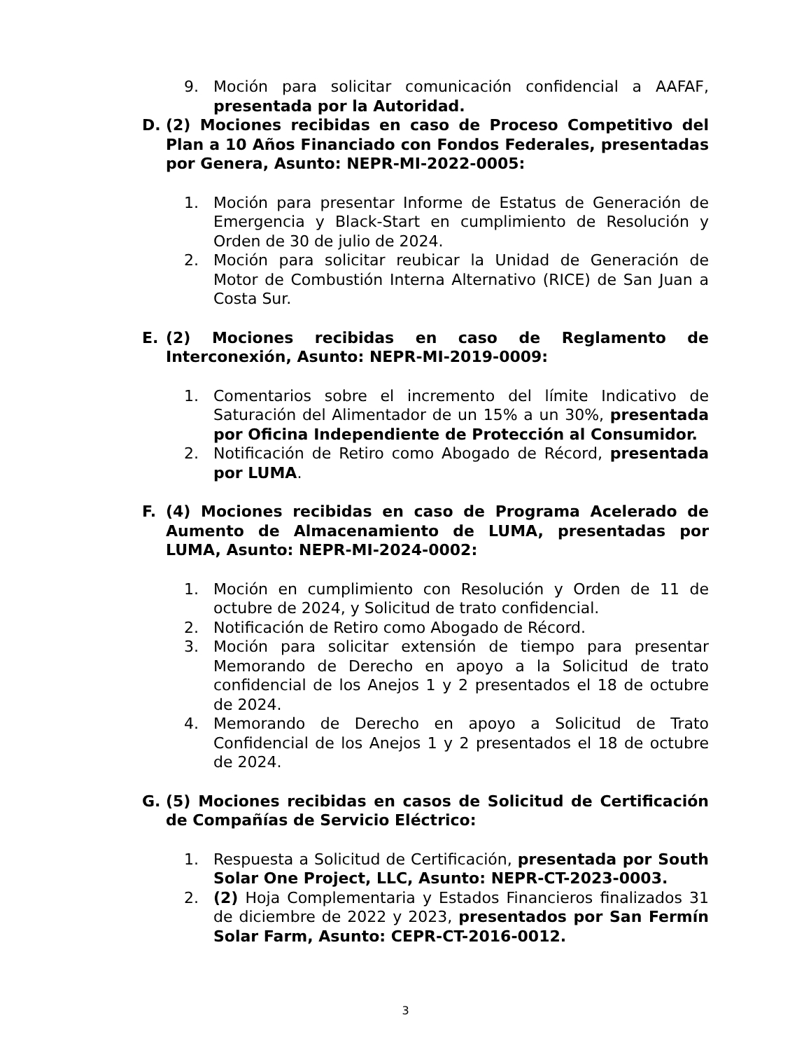9. Moción para solicitar comunicación confidencial a AAFAF, presentada por la Autoridad.
D. (2) Mociones recibidas en caso de Proceso Competitivo del Plan a 10 Años Financiado con Fondos Federales, presentadas por Genera, Asunto: NEPR-MI-2022-0005:
1. Moción para presentar Informe de Estatus de Generación de Emergencia y Black-Start en cumplimiento de Resolución y Orden de 30 de julio de 2024.
2. Moción para solicitar reubicar la Unidad de Generación de Motor de Combustión Interna Alternativo (RICE) de San Juan a Costa Sur.
E. (2) Mociones recibidas en caso de Reglamento de Interconexión, Asunto: NEPR-MI-2019-0009:
1. Comentarios sobre el incremento del límite Indicativo de Saturación del Alimentador de un 15% a un 30%, presentada por Oficina Independiente de Protección al Consumidor.
2. Notificación de Retiro como Abogado de Récord, presentada por LUMA.
F. (4) Mociones recibidas en caso de Programa Acelerado de Aumento de Almacenamiento de LUMA, presentadas por LUMA, Asunto: NEPR-MI-2024-0002:
1. Moción en cumplimiento con Resolución y Orden de 11 de octubre de 2024, y Solicitud de trato confidencial.
2. Notificación de Retiro como Abogado de Récord.
3. Moción para solicitar extensión de tiempo para presentar Memorando de Derecho en apoyo a la Solicitud de trato confidencial de los Anejos 1 y 2 presentados el 18 de octubre de 2024.
4. Memorando de Derecho en apoyo a Solicitud de Trato Confidencial de los Anejos 1 y 2 presentados el 18 de octubre de 2024.
G. (5) Mociones recibidas en casos de Solicitud de Certificación de Compañías de Servicio Eléctrico:
1. Respuesta a Solicitud de Certificación, presentada por South Solar One Project, LLC, Asunto: NEPR-CT-2023-0003.
2. (2) Hoja Complementaria y Estados Financieros finalizados 31 de diciembre de 2022 y 2023, presentados por San Fermín Solar Farm, Asunto: CEPR-CT-2016-0012.
3